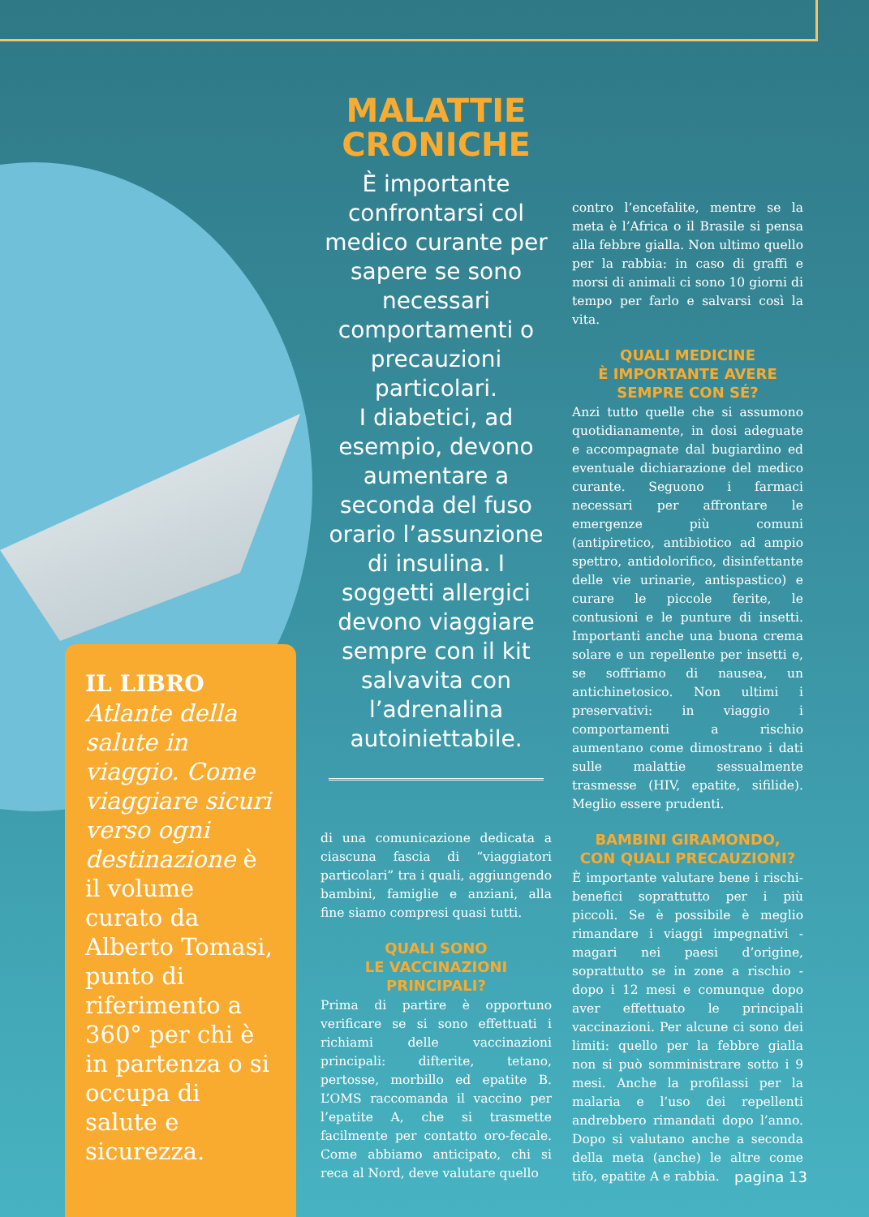IL LIBRO
Atlante della salute in viaggio. Come viaggiare sicuri verso ogni destinazione è il volume curato da Alberto Tomasi, punto di riferimento a 360° per chi è in partenza o si occupa di salute e sicurezza.
MALATTIE
CRONICHE
È importante confrontarsi col medico curante per sapere se sono necessari comportamenti o precauzioni particolari.
I diabetici, ad esempio, devono aumentare a seconda del fuso orario l’assunzione di insulina. I soggetti allergici devono viaggiare sempre con il kit salvavita con l’adrenalina autoiniettabile.
di una comunicazione dedicata a ciascuna fascia di “viaggiatori particolari” tra i quali, aggiungendo bambini, famiglie e anziani, alla fine siamo compresi quasi tutti.
QUALI SONO
LE VACCINAZIONI
PRINCIPALI?
Prima di partire è opportuno verificare se si sono effettuati i richiami delle vaccinazioni principali: difterite, tetano, pertosse, morbillo ed epatite B. L’OMS raccomanda il vaccino per l’epatite A, che si trasmette facilmente per contatto oro-fecale. Come abbiamo anticipato, chi si reca al Nord, deve valutare quello
contro l’encefalite, mentre se la meta è l’Africa o il Brasile si pensa alla febbre gialla. Non ultimo quello per la rabbia: in caso di graffi e morsi di animali ci sono 10 giorni di tempo per farlo e salvarsi così la vita.
QUALI MEDICINE
È IMPORTANTE AVERE
SEMPRE CON SÉ?
Anzi tutto quelle che si assumono quotidianamente, in dosi adeguate e accompagnate dal bugiardino ed eventuale dichiarazione del medico curante. Seguono i farmaci necessari per affrontare le emergenze più comuni (antipiretico, antibiotico ad ampio spettro, antidolorifico, disinfettante delle vie urinarie, antispastico) e curare le piccole ferite, le contusioni e le punture di insetti. Importanti anche una buona crema solare e un repellente per insetti e, se soffriamo di nausea, un antichinetosico. Non ultimi i preservativi: in viaggio i comportamenti a rischio aumentano come dimostrano i dati sulle malattie sessualmente trasmesse (HIV, epatite, sifilide). Meglio essere prudenti.
BAMBINI GIRAMONDO,
CON QUALI PRECAUZIONI?
È importante valutare bene i rischi-benefici soprattutto per i più piccoli. Se è possibile è meglio rimandare i viaggi impegnativi - magari nei paesi d’origine, soprattutto se in zone a rischio - dopo i 12 mesi e comunque dopo aver effettuato le principali vaccinazioni. Per alcune ci sono dei limiti: quello per la febbre gialla non si può somministrare sotto i 9 mesi. Anche la profilassi per la malaria e l’uso dei repellenti andrebbero rimandati dopo l’anno. Dopo si valutano anche a seconda della meta (anche) le altre come tifo, epatite A e rabbia.
pagina 13